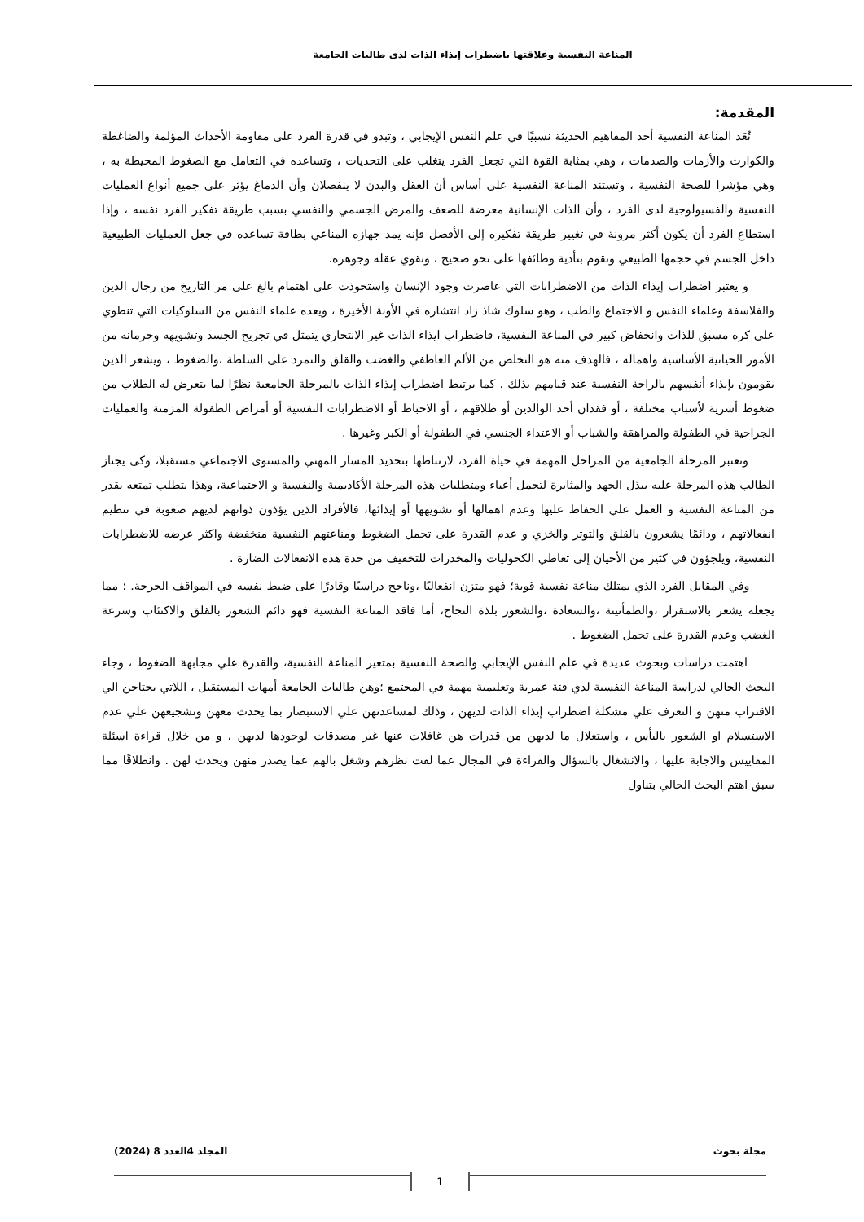المناعة النفسية وعلاقتها باضطراب إيذاء الذات لدى طالبات الجامعة
المقدمة:
تُعَد المناعة النفسية أحد المفاهيم الحديثة نسبيًا في علم النفس الإيجابي ، وتبدو في قدرة الفرد على مقاومة الأحداث المؤلمة والضاغطة والكوارث والأزمات والصدمات ، وهي بمثابة القوة التي تجعل الفرد يتغلب على التحديات ، وتساعده في التعامل مع الضغوط المحيطة به ، وهي مؤشرا للصحة النفسية ، وتستند المناعة النفسية على أساس أن العقل والبدن لا ينفصلان وأن الدماغ يؤثر على جميع أنواع العمليات النفسية والفسيولوجية لدى الفرد ، وأن الذات الإنسانية معرضة للضعف والمرض الجسمي والنفسي بسبب طريقة تفكير الفرد نفسه ، وإذا استطاع الفرد أن يكون أكثر مرونة في تغيير طريقة تفكيره إلى الأفضل فإنه يمد جهازه المناعي بطاقة تساعده في جعل العمليات الطبيعية داخل الجسم في حجمها الطبيعي وتقوم بتأدية وظائفها على نحو صحيح ، وتقوي عقله وجوهره.
و يعتبر اضطراب إيذاء الذات من الاضطرابات التي عاصرت وجود الإنسان واستحوذت على اهتمام بالغ على مر التاريخ من رجال الدين والفلاسفة وعلماء النفس و الاجتماع والطب ، وهو سلوك شاذ زاد انتشاره في الأونة الأخيرة ، ويعده علماء النفس من السلوكيات التي تنطوي على كره مسبق للذات وانخفاض كبير في المناعة النفسية، فاضطراب ايذاء الذات غير الانتحاري يتمثل في تجريح الجسد وتشويهه وحرمانه من الأمور الحياتية الأساسية واهماله ، فالهدف منه هو التخلص من الألم العاطفي والغضب والقلق والتمرد على السلطة ،والضغوط ، ويشعر الذين يقومون بإيذاء أنفسهم بالراحة النفسية عند قيامهم بذلك . كما يرتبط اضطراب إيذاء الذات بالمرحلة الجامعية نظرًا لما يتعرض له الطلاب من ضغوط أسرية لأسباب مختلفة ، أو فقدان أحد الوالدين أو طلاقهم ، أو الاحباط أو الاضطرابات النفسية أو أمراض الطفولة المزمنة والعمليات الجراحية في الطفولة والمراهقة والشباب أو الاعتداء الجنسي في الطفولة أو الكبر وغيرها .
وتعتبر المرحلة الجامعية من المراحل المهمة في حياة الفرد، لارتباطها بتحديد المسار المهني والمستوى الاجتماعي مستقبلا، وكى يجتاز الطالب هذه المرحلة عليه ببذل الجهد والمثابرة لتحمل أعباء ومتطلبات هذه المرحلة الأكاديمية والنفسية و الاجتماعية، وهذا يتطلب تمتعه بقدر من المناعة النفسية و العمل علي الحفاظ عليها وعدم اهمالها أو تشويهها أو إيذائها، فالأفراد الذين يؤذون ذواتهم لديهم صعوبة في تنظيم انفعالاتهم ، ودائمًا يشعرون بالقلق والتوتر والخزي و عدم القدرة على تحمل الضغوط ومناعتهم النفسية منخفضة واكثر عرضه للاضطرابات النفسية، ويلجؤون في كثير من الأحيان إلى تعاطي الكحوليات والمخدرات للتخفيف من حدة هذه الانفعالات الضارة .
وفي المقابل الفرد الذي يمتلك مناعة نفسية قوية؛ فهو متزن انفعاليًا ،وناجح دراسيًا وقادرًا على ضبط نفسه في المواقف الحرجة. ؛ مما يجعله يشعر بالاستقرار ،والطمأنينة ،والسعادة ،والشعور بلذة النجاح، أما فاقد المناعة النفسية فهو دائم الشعور بالقلق والاكتئاب وسرعة الغضب وعدم القدرة على تحمل الضغوط .
اهتمت دراسات وبحوث عديدة في علم النفس الإيجابي والصحة النفسية بمتغير المناعة النفسية، والقدرة علي مجابهة الضغوط ، وجاء البحث الحالي لدراسة المناعة النفسية لدي فئة عمرية وتعليمية مهمة في المجتمع ؛وهن طالبات الجامعة أمهات المستقبل ، اللاتي يحتاجن الي الاقتراب منهن و التعرف علي مشكلة اضطراب إيذاء الذات لديهن ، وذلك لمساعدتهن علي الاستبصار بما يحدث معهن وتشجيعهن علي عدم الاستسلام او الشعور باليأس ، واستغلال ما لديهن من قدرات هن غافلات عنها غير مصدقات لوجودها لديهن ، و من خلال قراءة اسئلة المقاييس والاجابة عليها ، والانشغال بالسؤال والقراءة في المجال عما لفت نظرهم وشغل بالهم عما يصدر منهن ويحدث لهن . وانطلاقًا مما سبق اهتم البحث الحالي بتناول
مجلة بحوث المجلد 4العدد 8 (2024)
1